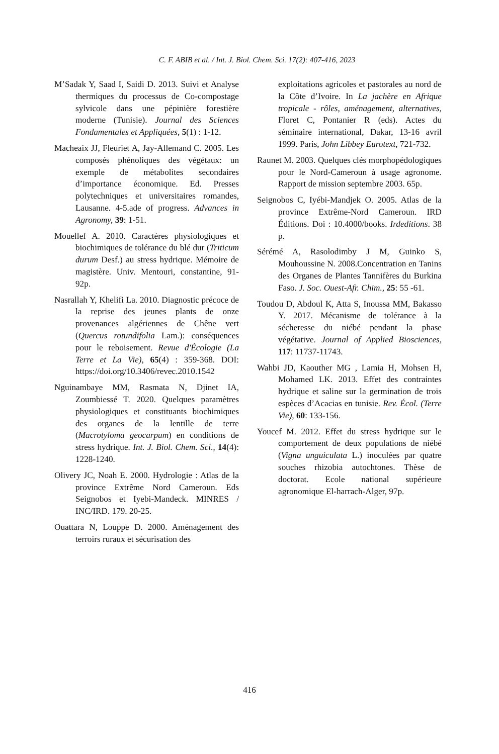C. F. ABIB et al. / Int. J. Biol. Chem. Sci. 17(2): 407-416, 2023
M’Sadak Y, Saad I, Saidi D. 2013. Suivi et Analyse thermiques du processus de Co-compostage sylvicole dans une pépinière forestière moderne (Tunisie). Journal des Sciences Fondamentales et Appliquées, 5(1) : 1-12.
Macheaix JJ, Fleuriet A, Jay-Allemand C. 2005. Les composés phénoliques des végétaux: un exemple de métabolites secondaires d’importance économique. Ed. Presses polytechniques et universitaires romandes, Lausanne. 4-5.ade of progress. Advances in Agronomy, 39: 1-51.
Mouellef A. 2010. Caractères physiologiques et biochimiques de tolérance du blé dur (Triticum durum Desf.) au stress hydrique. Mémoire de magistère. Univ. Mentouri, constantine, 91-92p.
Nasrallah Y, Khelifi La. 2010. Diagnostic précoce de la reprise des jeunes plants de onze provenances algériennes de Chêne vert (Quercus rotundifolia Lam.): conséquences pour le reboisement. Revue d'Écologie (La Terre et La Vie), 65(4) : 359-368. DOI: https://doi.org/10.3406/revec.2010.1542
Nguinambaye MM, Rasmata N, Djinet IA, Zoumbiessé T. 2020. Quelques paramètres physiologiques et constituants biochimiques des organes de la lentille de terre (Macrotyloma geocarpum) en conditions de stress hydrique. Int. J. Biol. Chem. Sci., 14(4): 1228-1240.
Olivery JC, Noah E. 2000. Hydrologie : Atlas de la province Extrême Nord Cameroun. Eds Seignobos et Iyebi-Mandeck. MINRES / INC/IRD. 179. 20-25.
Ouattara N, Louppe D. 2000. Aménagement des terroirs ruraux et sécurisation des
exploitations agricoles et pastorales au nord de la Côte d’Ivoire. In La jachère en Afrique tropicale - rôles, aménagement, alternatives, Floret C, Pontanier R (eds). Actes du séminaire international, Dakar, 13-16 avril 1999. Paris, John Libbey Eurotext, 721-732.
Raunet M. 2003. Quelques clés morphopédologiques pour le Nord-Cameroun à usage agronome. Rapport de mission septembre 2003. 65p.
Seignobos C, Iyébi-Mandjek O. 2005. Atlas de la province Extrême-Nord Cameroun. IRD Éditions. Doi : 10.4000/books. Irdeditions. 38 p.
Sérémé A, Rasolodimby J M, Guinko S, Mouhoussine N. 2008.Concentration en Tanins des Organes de Plantes Tannifères du Burkina Faso. J. Soc. Ouest-Afr. Chim., 25: 55 -61.
Toudou D, Abdoul K, Atta S, Inoussa MM, Bakasso Y. 2017. Mécanisme de tolérance à la sécheresse du niébé pendant la phase végétative. Journal of Applied Biosciences, 117: 11737-11743.
Wahbi JD, Kaouther MG , Lamia H, Mohsen H, Mohamed LK. 2013. Effet des contraintes hydrique et saline sur la germination de trois espèces d’Acacias en tunisie. Rev. Écol. (Terre Vie), 60: 133-156.
Youcef M. 2012. Effet du stress hydrique sur le comportement de deux populations de niébé (Vigna unguiculata L.) inoculées par quatre souches rhizobia autochtones. Thèse de doctorat. Ecole national supérieure agronomique El-harrach-Alger, 97p.
416